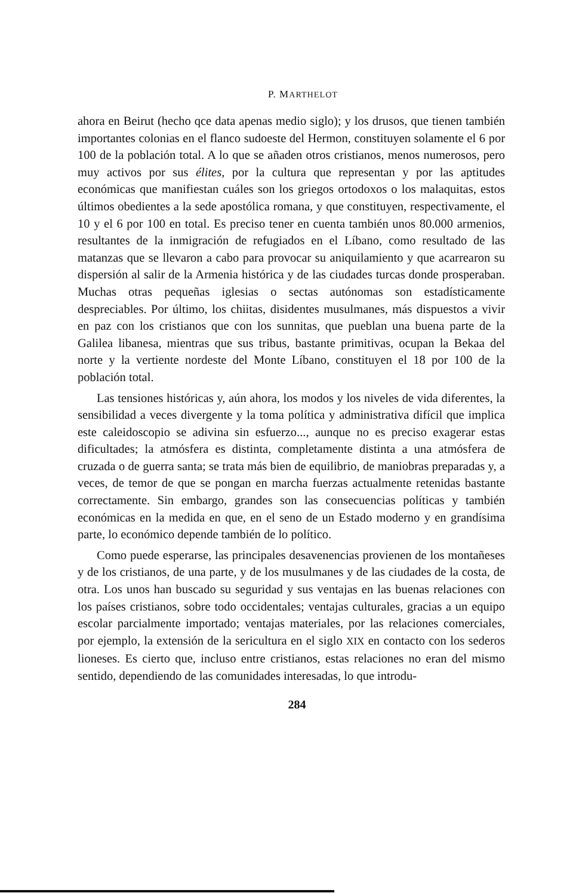P. MARTHELOT
ahora en Beirut (hecho qce data apenas medio siglo); y los drusos, que tienen también importantes colonias en el flanco sudoeste del Hermon, constituyen solamente el 6 por 100 de la población total. A lo que se añaden otros cristianos, menos numerosos, pero muy activos por sus élites, por la cultura que representan y por las aptitudes económicas que manifiestan cuáles son los griegos ortodoxos o los malaquitas, estos últimos obedientes a la sede apostólica romana, y que constituyen, respectivamente, el 10 y el 6 por 100 en total. Es preciso tener en cuenta también unos 80.000 armenios, resultantes de la inmigración de refugiados en el Líbano, como resultado de las matanzas que se llevaron a cabo para provocar su aniquilamiento y que acarrearon su dispersión al salir de la Armenia histórica y de las ciudades turcas donde prosperaban. Muchas otras pequeñas iglesias o sectas autónomas son estadísticamente despreciables. Por último, los chiitas, disidentes musulmanes, más dispuestos a vivir en paz con los cristianos que con los sunnitas, que pueblan una buena parte de la Galilea libanesa, mientras que sus tribus, bastante primitivas, ocupan la Bekaa del norte y la vertiente nordeste del Monte Líbano, constituyen el 18 por 100 de la población total.
Las tensiones históricas y, aún ahora, los modos y los niveles de vida diferentes, la sensibilidad a veces divergente y la toma política y administrativa difícil que implica este caleidoscopio se adivina sin esfuerzo..., aunque no es preciso exagerar estas dificultades; la atmósfera es distinta, completamente distinta a una atmósfera de cruzada o de guerra santa; se trata más bien de equilibrio, de maniobras preparadas y, a veces, de temor de que se pongan en marcha fuerzas actualmente retenidas bastante correctamente. Sin embargo, grandes son las consecuencias políticas y también económicas en la medida en que, en el seno de un Estado moderno y en grandísima parte, lo económico depende también de lo político.
Como puede esperarse, las principales desavenencias provienen de los montañeses y de los cristianos, de una parte, y de los musulmanes y de las ciudades de la costa, de otra. Los unos han buscado su seguridad y sus ventajas en las buenas relaciones con los países cristianos, sobre todo occidentales; ventajas culturales, gracias a un equipo escolar parcialmente importado; ventajas materiales, por las relaciones comerciales, por ejemplo, la extensión de la sericultura en el siglo XIX en contacto con los sederos lioneses. Es cierto que, incluso entre cristianos, estas relaciones no eran del mismo sentido, dependiendo de las comunidades interesadas, lo que introdu-
284